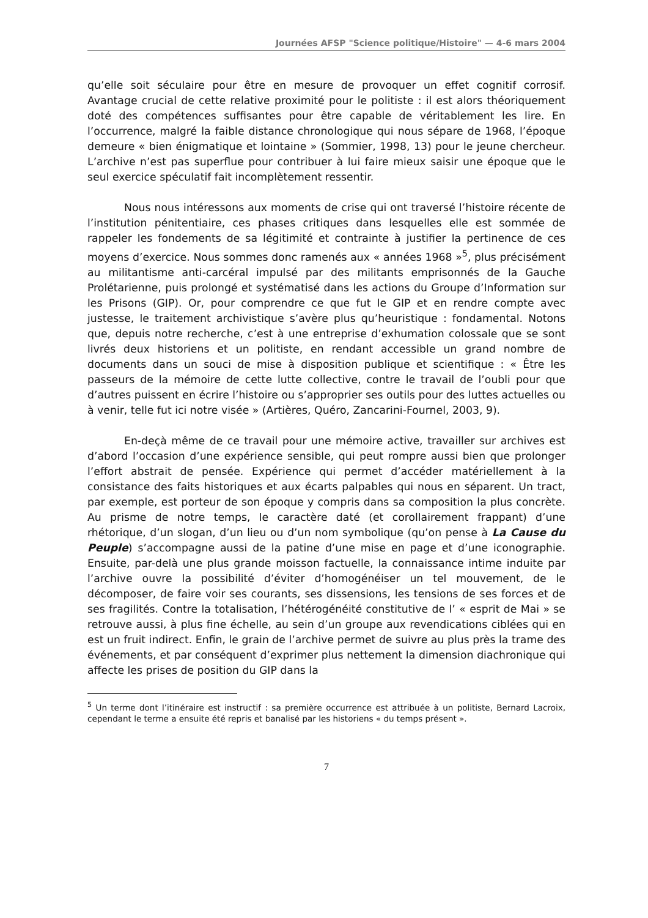Journées AFSP "Science politique/Histoire" — 4-6 mars 2004
qu’elle soit séculaire pour être en mesure de provoquer un effet cognitif corrosif. Avantage crucial de cette relative proximité pour le politiste : il est alors théoriquement doté des compétences suffisantes pour être capable de véritablement les lire. En l’occurrence, malgré la faible distance chronologique qui nous sépare de 1968, l’époque demeure « bien énigmatique et lointaine » (Sommier, 1998, 13) pour le jeune chercheur. L’archive n’est pas superflue pour contribuer à lui faire mieux saisir une époque que le seul exercice spéculatif fait incomplètement ressentir.
Nous nous intéressons aux moments de crise qui ont traversé l’histoire récente de l’institution pénitentiaire, ces phases critiques dans lesquelles elle est sommée de rappeler les fondements de sa légitimité et contrainte à justifier la pertinence de ces moyens d’exercice. Nous sommes donc ramenés aux « années 1968 »<sup>5</sup>, plus précisément au militantisme anti-carcéral impulsé par des militants emprisonnés de la Gauche Prolétarienne, puis prolongé et systématisé dans les actions du Groupe d’Information sur les Prisons (GIP). Or, pour comprendre ce que fut le GIP et en rendre compte avec justesse, le traitement archivistique s’avère plus qu’heuristique : fondamental. Notons que, depuis notre recherche, c’est à une entreprise d’exhumation colossale que se sont livrés deux historiens et un politiste, en rendant accessible un grand nombre de documents dans un souci de mise à disposition publique et scientifique : « Être les passeurs de la mémoire de cette lutte collective, contre le travail de l’oubli pour que d’autres puissent en écrire l’histoire ou s’approprier ses outils pour des luttes actuelles ou à venir, telle fut ici notre visée » (Artières, Quéro, Zancarini-Fournel, 2003, 9).
En-deçà même de ce travail pour une mémoire active, travailler sur archives est d’abord l’occasion d’une expérience sensible, qui peut rompre aussi bien que prolonger l’effort abstrait de pensée. Expérience qui permet d’accéder matériellement à la consistance des faits historiques et aux écarts palpables qui nous en séparent. Un tract, par exemple, est porteur de son époque y compris dans sa composition la plus concrète. Au prisme de notre temps, le caractère daté (et corollairement frappant) d’une rhétorique, d’un slogan, d’un lieu ou d’un nom symbolique (qu’on pense à La Cause du Peuple) s’accompagne aussi de la patine d’une mise en page et d’une iconographie. Ensuite, par-delà une plus grande moisson factuelle, la connaissance intime induite par l’archive ouvre la possibilité d’éviter d’homogénéiser un tel mouvement, de le décomposer, de faire voir ses courants, ses dissensions, les tensions de ses forces et de ses fragilités. Contre la totalisation, l’hétérogénéité constitutive de l’ « esprit de Mai » se retrouve aussi, à plus fine échelle, au sein d’un groupe aux revendications ciblées qui en est un fruit indirect. Enfin, le grain de l’archive permet de suivre au plus près la trame des événements, et par conséquent d’exprimer plus nettement la dimension diachronique qui affecte les prises de position du GIP dans la
<sup>5</sup> Un terme dont l’itinéraire est instructif : sa première occurrence est attribuée à un politiste, Bernard Lacroix, cependant le terme a ensuite été repris et banalisé par les historiens « du temps présent ».
7